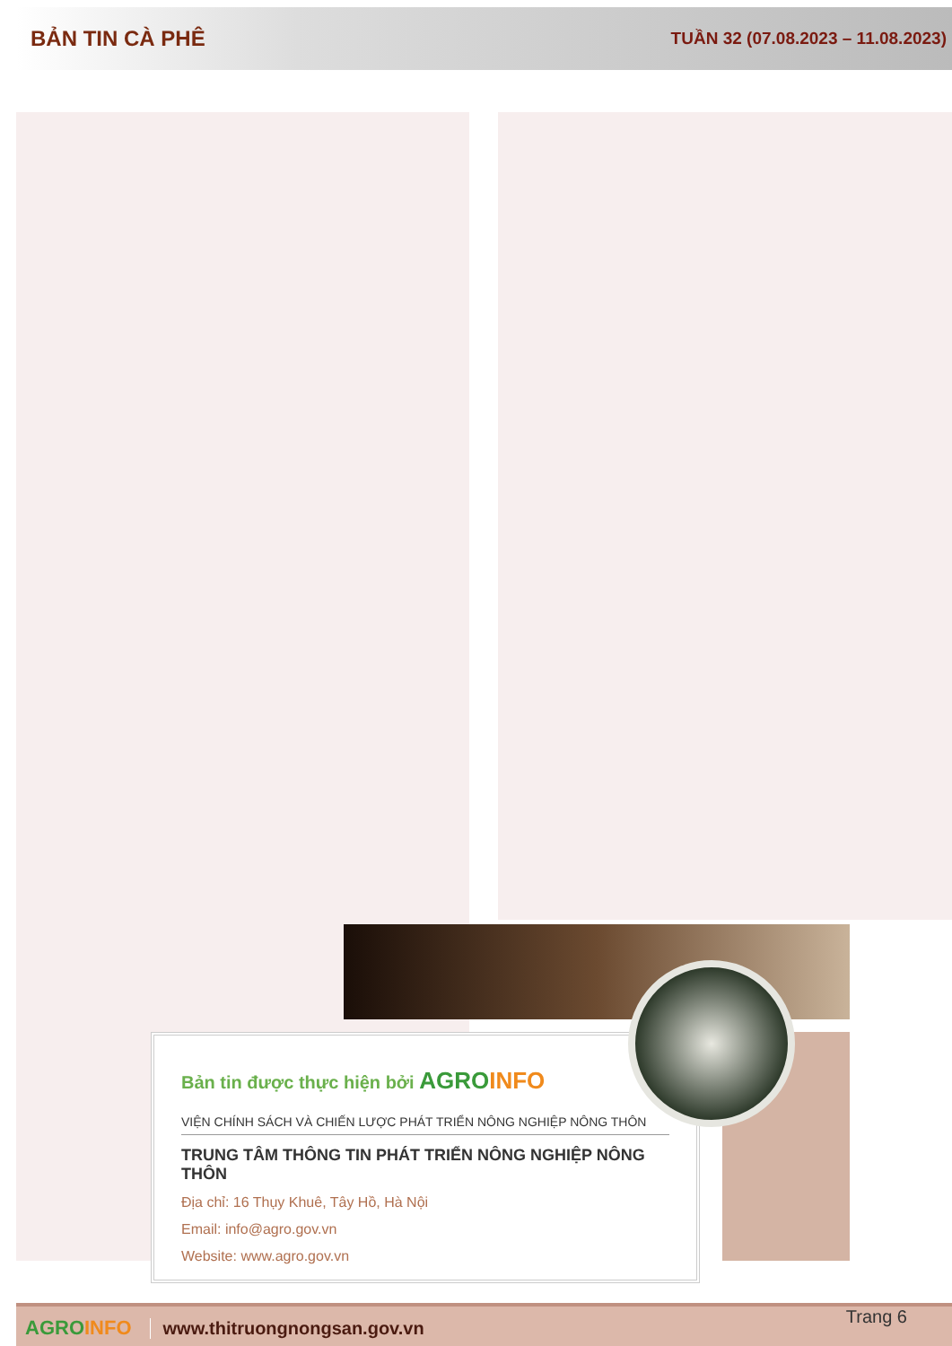BẢN TIN CÀ PHÊ TUẦN 32 (07.08.2023 – 11.08.2023)
Bản tin được thực hiện bởi AGRO INFO
VIỆN CHÍNH SÁCH VÀ CHIẾN LƯỢC PHÁT TRIỂN NÔNG NGHIỆP NÔNG THÔN
TRUNG TÂM THÔNG TIN PHÁT TRIỂN NÔNG NGHIỆP NÔNG THÔN
Địa chỉ: 16 Thụy Khuê, Tây Hồ, Hà Nội
Email: info@agro.gov.vn
Website: www.agro.gov.vn
AGROINFO www.thitruongnongsan.gov.vn Trang 6